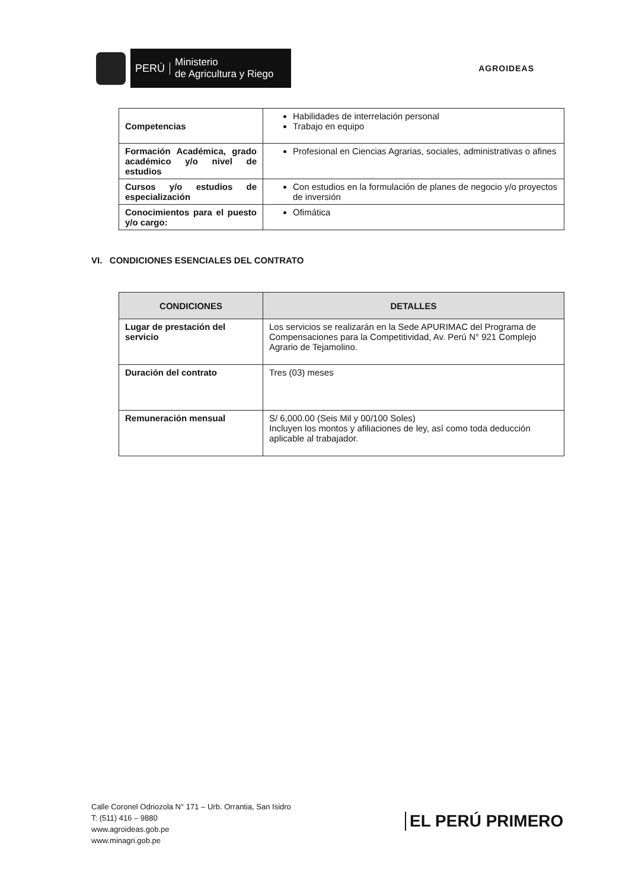PERÚ Ministerio
de Agricultura y Riego
AGROIDEAS
| Competencias | Habilidades de interrelación personal Trabajo en equipo |
| Formación Académica, grado académico y/o nivel de estudios | Profesional en Ciencias Agrarias, sociales, administrativas o afines |
| Cursos y/o estudios de especialización | Con estudios en la formulación de planes de negocio y/o proyectos de inversión |
| Conocimientos para el puesto y/o cargo: | Ofimática |
VI. CONDICIONES ESENCIALES DEL CONTRATO
| CONDICIONES | DETALLES |
| --- | --- |
| Lugar de prestación del servicio | Los servicios se realizarán en la Sede APURIMAC del Programa de Compensaciones para la Competitividad, Av. Perú N° 921 Complejo Agrario de Tejamolino. |
| Duración del contrato | Tres (03) meses |
| Remuneración mensual | S/ 6,000.00 (Seis Mil y 00/100 Soles) Incluyen los montos y afiliaciones de ley, así como toda deducción aplicable al trabajador. |
Calle Coronel Odriozola N° 171 – Urb. Orrantia, San Isidro
T: (511) 416 – 9880
www.agroideas.gob.pe
www.minagri.gob.pe
EL PERÚ PRIMERO